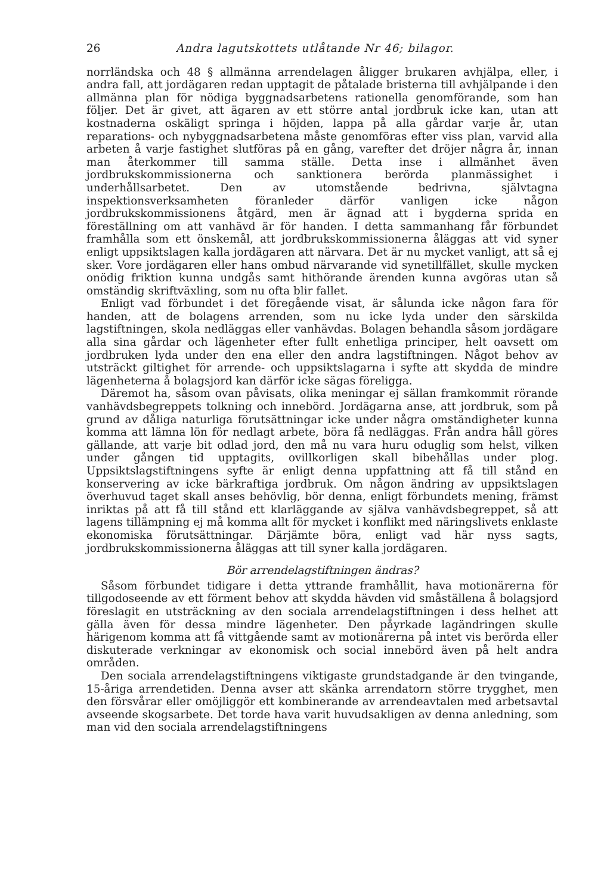26 Andra lagutskottets utlåtande Nr 46; bilagor.
norrländska och 48 § allmänna arrendelagen åligger brukaren avhjälpa, eller, i andra fall, att jordägaren redan upptagit de påtalade bristerna till avhjälpande i den allmänna plan för nödiga byggnadsarbetens rationella genomförande, som han följer. Det är givet, att ägaren av ett större antal jordbruk icke kan, utan att kostnaderna oskäligt springa i höjden, lappa på alla gårdar varje år, utan reparations- och nybyggnadsarbetena måste genomföras efter viss plan, varvid alla arbeten å varje fastighet slutföras på en gång, varefter det dröjer några år, innan man återkommer till samma ställe. Detta inse i allmänhet även jordbrukskommissionerna och sanktionera berörda planmässighet i underhållsarbetet. Den av utomstående bedrivna, självtagna inspektionsverksamheten föranleder därför vanligen icke någon jordbrukskommissionens åtgärd, men är ägnad att i bygderna sprida en föreställning om att vanhävd är för handen. I detta sammanhang får förbundet framhålla som ett önskemål, att jordbrukskommissionerna åläggas att vid syner enligt uppsiktslagen kalla jordägaren att närvara. Det är nu mycket vanligt, att så ej sker. Vore jordägaren eller hans ombud närvarande vid synetillfället, skulle mycken onödig friktion kunna undgås samt hithörande ärenden kunna avgöras utan så omständig skriftväxling, som nu ofta blir fallet.
Enligt vad förbundet i det föregående visat, är sålunda icke någon fara för handen, att de bolagens arrenden, som nu icke lyda under den särskilda lagstiftningen, skola nedläggas eller vanhävdas. Bolagen behandla såsom jordägare alla sina gårdar och lägenheter efter fullt enhetliga principer, helt oavsett om jordbruken lyda under den ena eller den andra lagstiftningen. Något behov av utsträckt giltighet för arrende- och uppsiktslagarna i syfte att skydda de mindre lägenheterna å bolagsjord kan därför icke sägas föreligga.
Däremot ha, såsom ovan påvisats, olika meningar ej sällan framkommit rörande vanhävdsbegreppets tolkning och innebörd. Jordägarna anse, att jordbruk, som på grund av dåliga naturliga förutsättningar icke under några omständigheter kunna komma att lämna lön för nedlagt arbete, böra få nedläggas. Från andra håll göres gällande, att varje bit odlad jord, den må nu vara huru oduglig som helst, vilken under gången tid upptagits, ovillkorligen skall bibehållas under plog. Uppsiktslagstiftningens syfte är enligt denna uppfattning att få till stånd en konservering av icke bärkraftiga jordbruk. Om någon ändring av uppsiktslagen överhuvud taget skall anses behövlig, bör denna, enligt förbundets mening, främst inriktas på att få till stånd ett klarläggande av själva vanhävdsbegreppet, så att lagens tillämpning ej må komma allt för mycket i konflikt med näringslivets enklaste ekonomiska förutsättningar. Därjämte böra, enligt vad här nyss sagts, jordbrukskommissionerna åläggas att till syner kalla jordägaren.
Bör arrendelagstiftningen ändras?
Såsom förbundet tidigare i detta yttrande framhållit, hava motionärerna för tillgodoseende av ett förment behov att skydda hävden vid småställena å bolagsjord föreslagit en utsträckning av den sociala arrendelagstiftningen i dess helhet att gälla även för dessa mindre lägenheter. Den påyrkade lagändringen skulle härigenom komma att få vittgående samt av motionärerna på intet vis berörda eller diskuterade verkningar av ekonomisk och social innebörd även på helt andra områden.
Den sociala arrendelagstiftningens viktigaste grundstadgande är den tvingande, 15-åriga arrendetiden. Denna avser att skänka arrendatorn större trygghet, men den försvårar eller omöjliggör ett kombinerande av arrendeavtalen med arbetsavtal avseende skogsarbete. Det torde hava varit huvudsakligen av denna anledning, som man vid den sociala arrendelagstiftningens